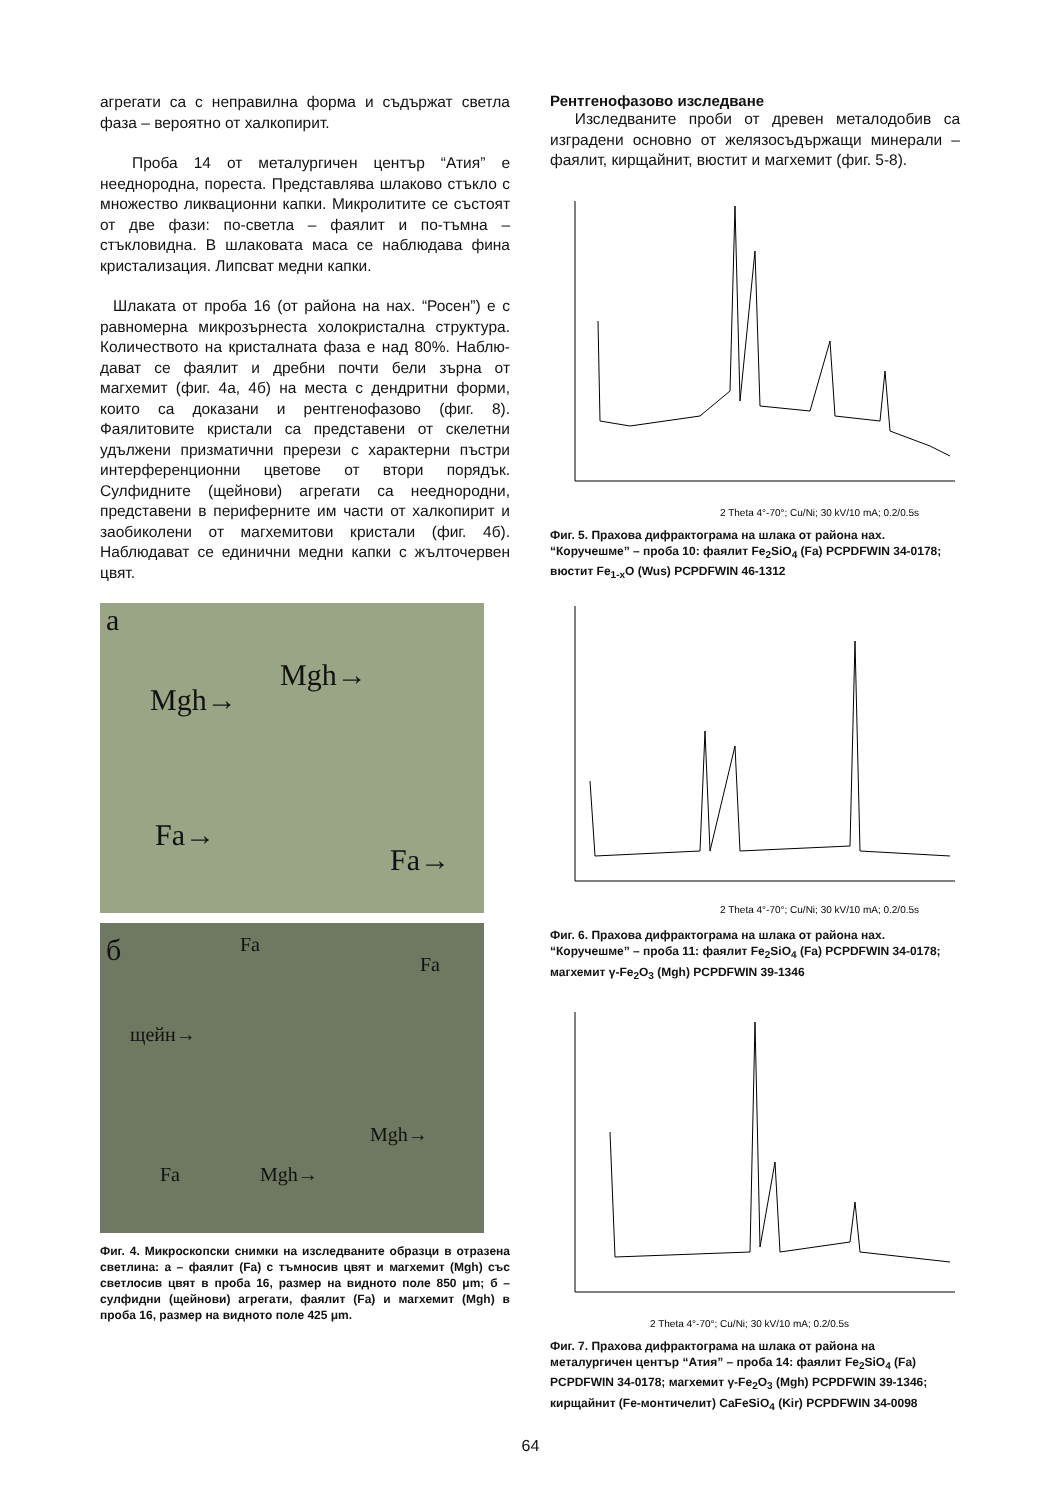агрегати са с неправилна форма и съдържат светла фаза – вероятно от халкопирит.
Проба 14 от металургичен център “Атия” е нееднородна, пореста. Представлява шлаково стъкло с множество ликвационни капки. Микролитите се състоят от две фази: по-светла – фаялит и по-тъмна – стъкловидна. В шлаковата маса се наблюдава фина кристализация. Липсват медни капки.
Шлаката от проба 16 (от района на нах. “Росен”) е с равномерна микрозърнеста холокристална структура. Количеството на кристалната фаза е над 80%. Наблю-дават се фаялит и дребни почти бели зърна от магхемит (фиг. 4а, 4б) на места с дендритни форми, които са доказани и рентгенофазово (фиг. 8). Фаялитовите кристали са представени от скелетни удължени призматични прерези с характерни пъстри интерференционни цветове от втори порядък. Сулфидните (щейнови) агрегати са нееднородни, представени в периферните им части от халкопирит и заобиколени от магхемитови кристали (фиг. 4б). Наблюдават се единични медни капки с жълточервен цвят.
а
Mgh→
Mgh→
Fa→
Fa→
б Fa
Fa
щейн→
Mgh→
Fa Mgh→
Фиг. 4. Микроскопски снимки на изследваните образци в отразена светлина: а – фаялит (Fa) с тъмносив цвят и магхемит (Mgh) със светлосив цвят в проба 16, размер на видното поле 850 μm; б – сулфидни (щейнови) агрегати, фаялит (Fa) и магхемит (Mgh) в проба 16, размер на видното поле 425 μm.
Рентгенофазово изследване
Изследваните проби от древен металодобив са изградени основно от желязосъдържащи минерали – фаялит, кирщайнит, вюстит и магхемит (фиг. 5-8).
2 Theta 4°-70°; Cu/Ni; 30 kV/10 mA; 0.2/0.5s
Фиг. 5. Прахова дифрактограма на шлака от района нах. “Коручешме” – проба 10: фаялит Fe<sub>2</sub>SiO<sub>4</sub> (Fa) PCPDFWIN 34-0178; вюстит Fe<sub>1-x</sub>O (Wus) PCPDFWIN 46-1312
2 Theta 4°-70°; Cu/Ni; 30 kV/10 mA; 0.2/0.5s
Фиг. 6. Прахова дифрактограма на шлака от района нах. “Коручешме” – проба 11: фаялит Fe<sub>2</sub>SiO<sub>4</sub> (Fa) PCPDFWIN 34-0178; магхемит γ-Fe<sub>2</sub>O<sub>3</sub> (Mgh) PCPDFWIN 39-1346
2 Theta 4°-70°; Cu/Ni; 30 kV/10 mA; 0.2/0.5s
Фиг. 7. Прахова дифрактограма на шлака от района на металургичен център “Атия” – проба 14: фаялит Fe<sub>2</sub>SiO<sub>4</sub> (Fa) PCPDFWIN 34-0178; магхемит γ-Fe<sub>2</sub>O<sub>3</sub> (Mgh) PCPDFWIN 39-1346; кирщайнит (Fe-монтичелит) CaFeSiO<sub>4</sub> (Kir) PCPDFWIN 34-0098
64